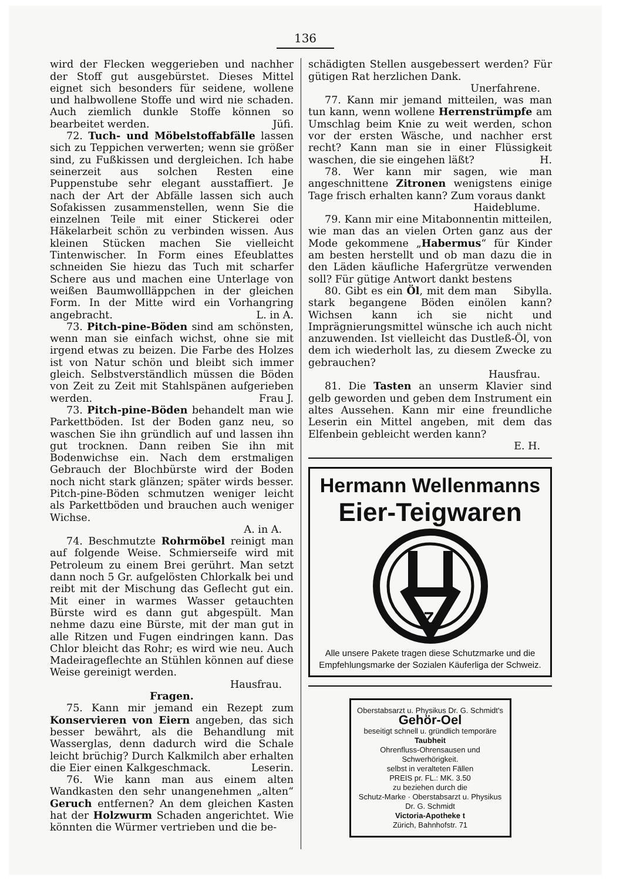136
wird der Flecken weggerieben und nachher der Stoff gut ausgebürstet. Dieses Mittel eignet sich besonders für seidene, wollene und halbwollene Stoffe und wird nie schaden. Auch ziemlich dunkle Stoffe können so bearbeitet werden. Jüfi.
72. Tuch- und Möbelstoffabfälle lassen sich zu Teppichen verwerten; wenn sie größer sind, zu Fußkissen und dergleichen. Ich habe seinerzeit aus solchen Resten eine Puppenstube sehr elegant ausstaffiert. Je nach der Art der Abfälle lassen sich auch Sofakissen zusammenstellen, wenn Sie die einzelnen Teile mit einer Stickerei oder Häkelarbeit schön zu verbinden wissen. Aus kleinen Stücken machen Sie vielleicht Tintenwischer. In Form eines Efeublattes schneiden Sie hiezu das Tuch mit scharfer Schere aus und machen eine Unterlage von weißen Baumwollläppchen in der gleichen Form. In der Mitte wird ein Vorhangring angebracht. L. in A.
73. Pitch-pine-Böden sind am schönsten, wenn man sie einfach wichst, ohne sie mit irgend etwas zu beizen. Die Farbe des Holzes ist von Natur schön und bleibt sich immer gleich. Selbstverständlich müssen die Böden von Zeit zu Zeit mit Stahlspänen aufgerieben werden. Frau J.
73. Pitch-pine-Böden behandelt man wie Parkettböden. Ist der Boden ganz neu, so waschen Sie ihn gründlich auf und lassen ihn gut trocknen. Dann reiben Sie ihn mit Bodenwichse ein. Nach dem erstmaligen Gebrauch der Blochbürste wird der Boden noch nicht stark glänzen; später wirds besser. Pitch-pine-Böden schmutzen weniger leicht als Parkettböden und brauchen auch weniger Wichse.
A. in A.
74. Beschmutzte Rohrmöbel reinigt man auf folgende Weise. Schmierseife wird mit Petroleum zu einem Brei gerührt. Man setzt dann noch 5 Gr. aufgelösten Chlorkalk bei und reibt mit der Mischung das Geflecht gut ein. Mit einer in warmes Wasser getauchten Bürste wird es dann gut abgespült. Man nehme dazu eine Bürste, mit der man gut in alle Ritzen und Fugen eindringen kann. Das Chlor bleicht das Rohr; es wird wie neu. Auch Madeirageflechte an Stühlen können auf diese Weise gereinigt werden.
Hausfrau.
Fragen.
75. Kann mir jemand ein Rezept zum Konservieren von Eiern angeben, das sich besser bewährt, als die Behandlung mit Wasserglas, denn dadurch wird die Schale leicht brüchig? Durch Kalkmilch aber erhalten die Eier einen Kalkgeschmack. Leserin.
76. Wie kann man aus einem alten Wandkasten den sehr unangenehmen „alten“ Geruch entfernen? An dem gleichen Kasten hat der Holzwurm Schaden angerichtet. Wie könnten die Würmer vertrieben und die be-
schädigten Stellen ausgebessert werden? Für gütigen Rat herzlichen Dank.
Unerfahrene.
77. Kann mir jemand mitteilen, was man tun kann, wenn wollene Herrenstrümpfe am Umschlag beim Knie zu weit werden, schon vor der ersten Wäsche, und nachher erst recht? Kann man sie in einer Flüssigkeit waschen, die sie eingehen läßt? H.
78. Wer kann mir sagen, wie man angeschnittene Zitronen wenigstens einige Tage frisch erhalten kann? Zum voraus dankt
Haideblume.
79. Kann mir eine Mitabonnentin mitteilen, wie man das an vielen Orten ganz aus der Mode gekommene „Habermus“ für Kinder am besten herstellt und ob man dazu die in den Läden käufliche Hafergrütze verwenden soll? Für gütige Antwort dankt bestens Sibylla.
80. Gibt es ein Öl, mit dem man stark begangene Böden einölen kann? Wichsen kann ich sie nicht und Imprägnierungsmittel wünsche ich auch nicht anzuwenden. Ist vielleicht das Dustleß-Öl, von dem ich wiederholt las, zu diesem Zwecke zu gebrauchen?
Hausfrau.
81. Die Tasten an unserm Klavier sind gelb geworden und geben dem Instrument ein altes Aussehen. Kann mir eine freundliche Leserin ein Mittel angeben, mit dem das Elfenbein gebleicht werden kann?
E. H.
Hermann Wellenmanns
Eier-Teigwaren
Z
Alle unsere Pakete tragen diese Schutzmarke und die Empfehlungsmarke der Sozialen Käuferliga der Schweiz.
Oberstabsarzt u. Physikus Dr. G. Schmidt's Gehör-Oel
beseitigt schnell u. gründlich temporäre Taubheit
Ohrenfluss-Ohrensausen und Schwerhörigkeit.
selbst in veralteten Fällen
PREIS pr. FL.: MK. 3.50
zu beziehen durch die
Schutz-Marke · Oberstabsarzt u. Physikus Dr. G. Schmidt
Victoria-Apotheke t
Zürich, Bahnhofstr. 71